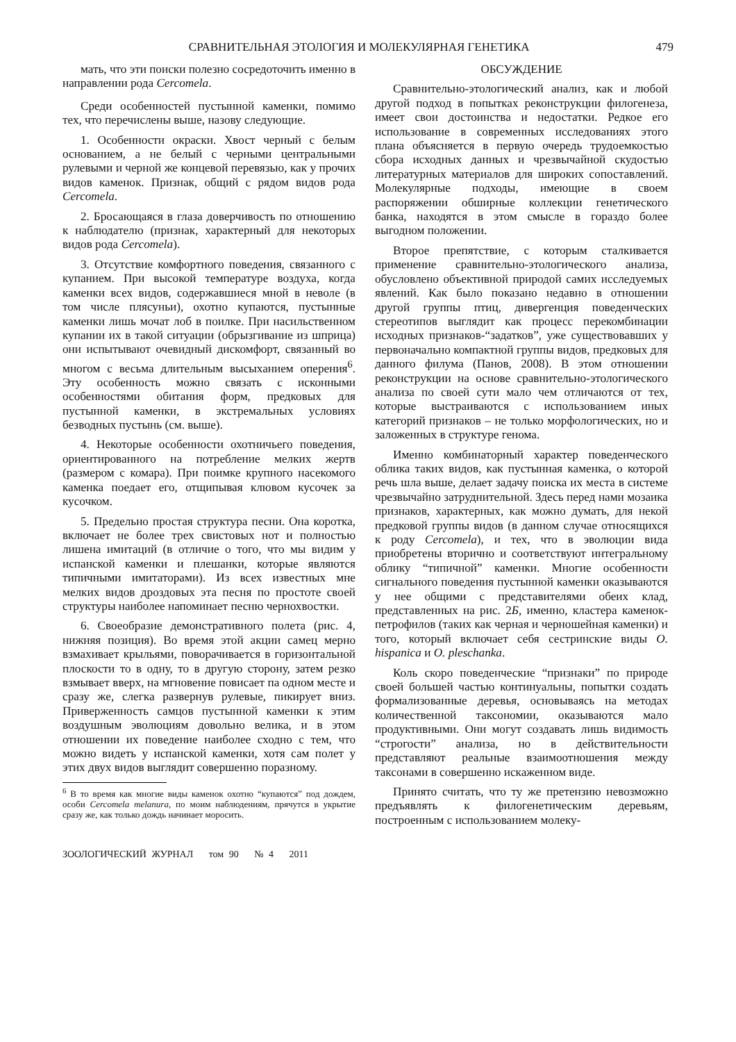СРАВНИТЕЛЬНАЯ ЭТОЛОГИЯ И МОЛЕКУЛЯРНАЯ ГЕНЕТИКА 479
мать, что эти поиски полезно сосредоточить именно в направлении рода Cercomela.
Среди особенностей пустынной каменки, помимо тех, что перечислены выше, назову следующие.
1. Особенности окраски. Хвост черный с белым основанием, а не белый с черными центральными рулевыми и черной же концевой перевязью, как у прочих видов каменок. Признак, общий с рядом видов рода Cercomela.
2. Бросающаяся в глаза доверчивость по отношению к наблюдателю (признак, характерный для некоторых видов рода Cercomela).
3. Отсутствие комфортного поведения, связанного с купанием. При высокой температуре воздуха, когда каменки всех видов, содержавшиеся мной в неволе (в том числе плясуньи), охотно купаются, пустынные каменки лишь мочат лоб в поилке. При насильственном купании их в такой ситуации (обрызгивание из шприца) они испытывают очевидный дискомфорт, связанный во многом с весьма длительным высыханием оперения<sup>6</sup>. Эту особенность можно связать с исконными особенностями обитания форм, предковых для пустынной каменки, в экстремальных условиях безводных пустынь (см. выше).
4. Некоторые особенности охотничьего поведения, ориентированного на потребление мелких жертв (размером с комара). При поимке крупного насекомого каменка поедает его, отщипывая клювом кусочек за кусочком.
5. Предельно простая структура песни. Она коротка, включает не более трех свистовых нот и полностью лишена имитаций (в отличие о того, что мы видим у испанской каменки и плешанки, которые являются типичными имитаторами). Из всех известных мне мелких видов дроздовых эта песня по простоте своей структуры наиболее напоминает песню чернохвостки.
6. Своеобразие демонстративного полета (рис. 4, нижняя позиция). Во время этой акции самец мерно взмахивает крыльями, поворачивается в горизонтальной плоскости то в одну, то в другую сторону, затем резко взмывает вверх, на мгновение повисает па одном месте и сразу же, слегка развернув рулевые, пикирует вниз. Приверженность самцов пустынной каменки к этим воздушным эволюциям довольно велика, и в этом отношении их поведение наиболее сходно с тем, что можно видеть у испанской каменки, хотя сам полет у этих двух видов выглядит совершенно поразному.
<sup>6</sup> В то время как многие виды каменок охотно “купаются” под дождем, особи Cercomela melanura, по моим наблюдениям, прячутся в укрытие сразу же, как только дождь начинает моросить.
ЗООЛОГИЧЕСКИЙ ЖУРНАЛ том 90 № 4 2011
ОБСУЖДЕНИЕ
Сравнительно-этологический анализ, как и любой другой подход в попытках реконструкции филогенеза, имеет свои достоинства и недостатки. Редкое его использование в современных исследованиях этого плана объясняется в первую очередь трудоемкостью сбора исходных данных и чрезвычайной скудостью литературных материалов для широких сопоставлений. Молекулярные подходы, имеющие в своем распоряжении обширные коллекции генетического банка, находятся в этом смысле в гораздо более выгодном положении.
Второе препятствие, с которым сталкивается применение сравнительно-этологического анализа, обусловлено объективной природой самих исследуемых явлений. Как было показано недавно в отношении другой группы птиц, дивергенция поведенческих стереотипов выглядит как процесс перекомбинации исходных признаков-“задатков”, уже существовавших у первоначально компактной группы видов, предковых для данного филума (Панов, 2008). В этом отношении реконструкции на основе сравнительно-этологического анализа по своей сути мало чем отличаются от тех, которые выстраиваются с использованием иных категорий признаков – не только морфологических, но и заложенных в структуре генома.
Именно комбинаторный характер поведенческого облика таких видов, как пустынная каменка, о которой речь шла выше, делает задачу поиска их места в системе чрезвычайно затруднительной. Здесь перед нами мозаика признаков, характерных, как можно думать, для некой предковой группы видов (в данном случае относящихся к роду Cercomela), и тех, что в эволюции вида приобретены вторично и соответствуют интегральному облику “типичной” каменки. Многие особенности сигнального поведения пустынной каменки оказываются у нее общими с представителями обеих клад, представленных на рис. 2Б, именно, кластера каменок-петрофилов (таких как черная и черношейная каменки) и того, который включает себя сестринские виды O. hispanica и O. pleschanka.
Коль скоро поведенческие “признаки” по природе своей большей частью континуальны, попытки создать формализованные деревья, основываясь на методах количественной таксономии, оказываются мало продуктивными. Они могут создавать лишь видимость “строгости” анализа, но в действительности представляют реальные взаимоотношения между таксонами в совершенно искаженном виде.
Принято считать, что ту же претензию невозможно предъявлять к филогенетическим деревьям, построенным с использованием молеку-